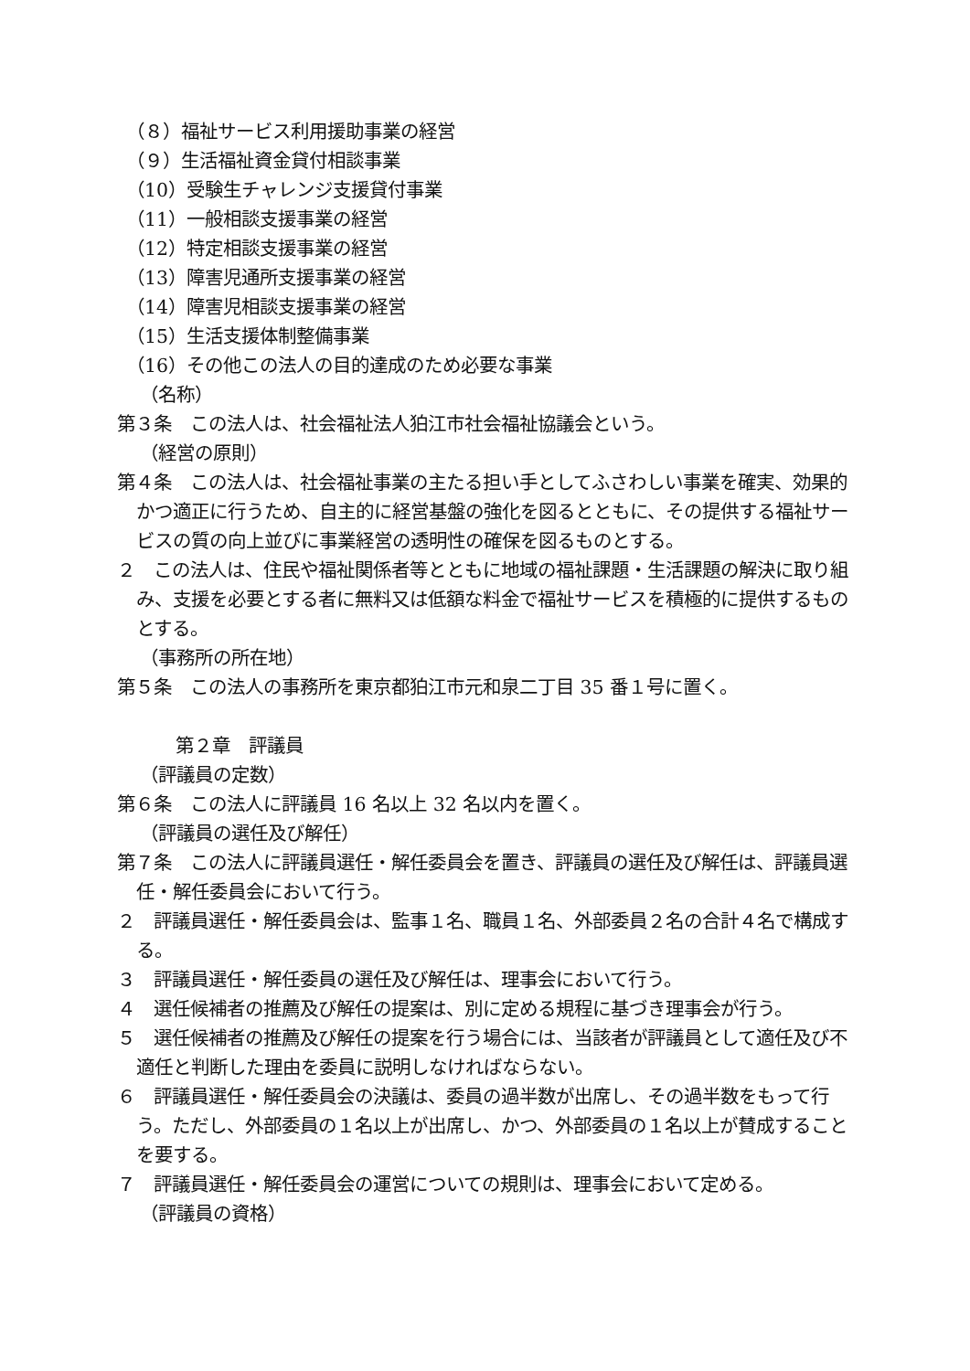（８）福祉サービス利用援助事業の経営
（９）生活福祉資金貸付相談事業
（10）受験生チャレンジ支援貸付事業
（11）一般相談支援事業の経営
（12）特定相談支援事業の経営
（13）障害児通所支援事業の経営
（14）障害児相談支援事業の経営
（15）生活支援体制整備事業
（16）その他この法人の目的達成のため必要な事業
（名称）
第３条　この法人は、社会福祉法人狛江市社会福祉協議会という。
（経営の原則）
第４条　この法人は、社会福祉事業の主たる担い手としてふさわしい事業を確実、効果的かつ適正に行うため、自主的に経営基盤の強化を図るとともに、その提供する福祉サービスの質の向上並びに事業経営の透明性の確保を図るものとする。
２　この法人は、住民や福祉関係者等とともに地域の福祉課題・生活課題の解決に取り組み、支援を必要とする者に無料又は低額な料金で福祉サービスを積極的に提供するものとする。
（事務所の所在地）
第５条　この法人の事務所を東京都狛江市元和泉二丁目 35 番１号に置く。
第２章　評議員
（評議員の定数）
第６条　この法人に評議員 16 名以上 32 名以内を置く。
（評議員の選任及び解任）
第７条　この法人に評議員選任・解任委員会を置き、評議員の選任及び解任は、評議員選任・解任委員会において行う。
２　評議員選任・解任委員会は、監事１名、職員１名、外部委員２名の合計４名で構成する。
３　評議員選任・解任委員の選任及び解任は、理事会において行う。
４　選任候補者の推薦及び解任の提案は、別に定める規程に基づき理事会が行う。
５　選任候補者の推薦及び解任の提案を行う場合には、当該者が評議員として適任及び不適任と判断した理由を委員に説明しなければならない。
６　評議員選任・解任委員会の決議は、委員の過半数が出席し、その過半数をもって行う。ただし、外部委員の１名以上が出席し、かつ、外部委員の１名以上が賛成することを要する。
７　評議員選任・解任委員会の運営についての規則は、理事会において定める。
（評議員の資格）